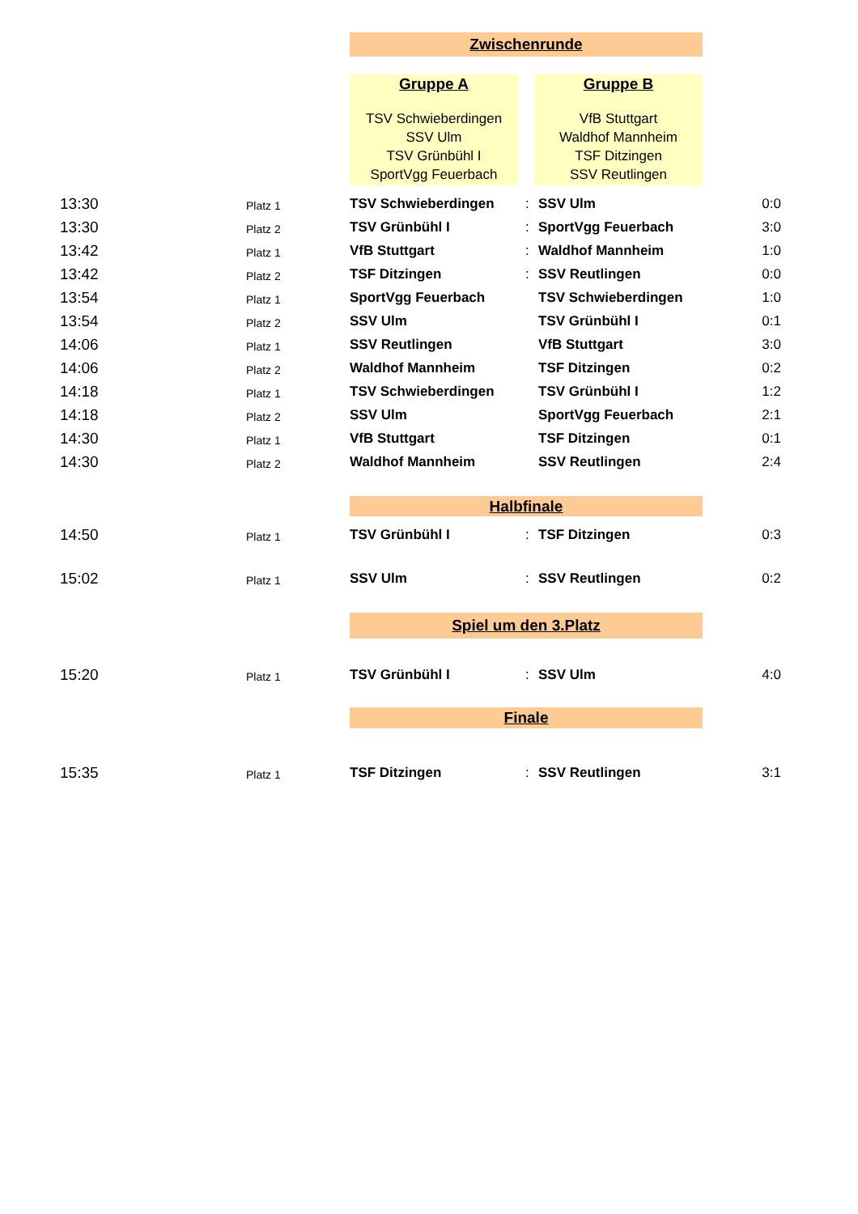Zwischenrunde
Gruppe A
TSV Schwieberdingen
SSV Ulm
TSV Grünbühl I
SportVgg Feuerbach
Gruppe B
VfB Stuttgart
Waldhof Mannheim
TSF Ditzingen
SSV Reutlingen
| 13:30 | Platz 1 | TSV Schwieberdingen | : | SSV Ulm | 0:0 |
| 13:30 | Platz 2 | TSV Grünbühl I | : | SportVgg Feuerbach | 3:0 |
| 13:42 | Platz 1 | VfB Stuttgart | : | Waldhof Mannheim | 1:0 |
| 13:42 | Platz 2 | TSF Ditzingen | : | SSV Reutlingen | 0:0 |
| 13:54 | Platz 1 | SportVgg Feuerbach | | TSV Schwieberdingen | 1:0 |
| 13:54 | Platz 2 | SSV Ulm | | TSV Grünbühl I | 0:1 |
| 14:06 | Platz 1 | SSV Reutlingen | | VfB Stuttgart | 3:0 |
| 14:06 | Platz 2 | Waldhof Mannheim | | TSF Ditzingen | 0:2 |
| 14:18 | Platz 1 | TSV Schwieberdingen | | TSV Grünbühl I | 1:2 |
| 14:18 | Platz 2 | SSV Ulm | | SportVgg Feuerbach | 2:1 |
| 14:30 | Platz 1 | VfB Stuttgart | | TSF Ditzingen | 0:1 |
| 14:30 | Platz 2 | Waldhof Mannheim | | SSV Reutlingen | 2:4 |
Halbfinale
| 14:50 | Platz 1 | TSV Grünbühl I | : | TSF Ditzingen | 0:3 |
| 15:02 | Platz 1 | SSV Ulm | : | SSV Reutlingen | 0:2 |
Spiel um den 3.Platz
| 15:20 | Platz 1 | TSV Grünbühl I | : | SSV Ulm | 4:0 |
Finale
| 15:35 | Platz 1 | TSF Ditzingen | : | SSV Reutlingen | 3:1 |